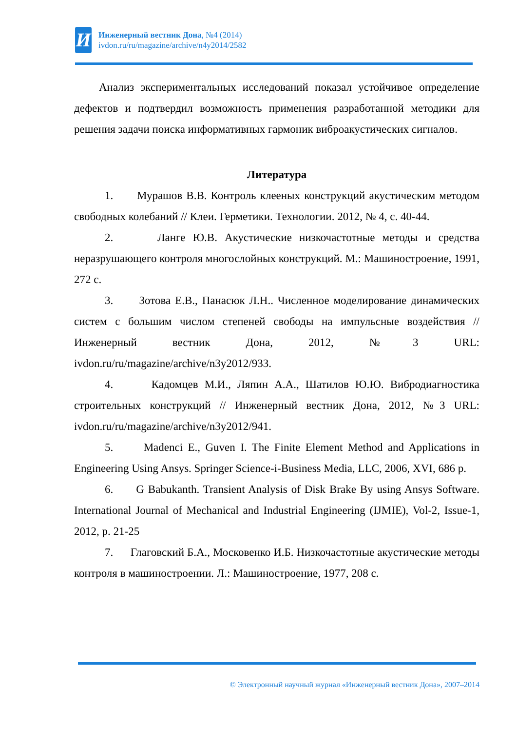И
Инженерный вестник Дона, №4 (2014)
ivdon.ru/ru/magazine/archive/n4y2014/2582
Анализ экспериментальных исследований показал устойчивое определение дефектов и подтвердил возможность применения разработанной методики для решения задачи поиска информативных гармоник виброакустических сигналов.
Литература
1. Мурашов В.В. Контроль клееных конструкций акустическим методом свободных колебаний // Клеи. Герметики. Технологии. 2012, № 4, с. 40-44.
2. Ланге Ю.В. Акустические низкочастотные методы и средства неразрушающего контроля многослойных конструкций. М.: Машиностроение, 1991, 272 с.
3. Зотова Е.В., Панасюк Л.Н.. Численное моделирование динамических систем с большим числом степеней свободы на импульсные воздействия // Инженерный вестник Дона, 2012, №3 URL: ivdon.ru/ru/magazine/archive/n3y2012/933.
4. Кадомцев М.И., Ляпин А.А., Шатилов Ю.Ю. Вибродиагностика строительных конструкций // Инженерный вестник Дона, 2012, №3 URL: ivdon.ru/ru/magazine/archive/n3y2012/941.
5. Madenci E., Guven I. The Finite Element Method and Applications in Engineering Using Ansys. Springer Science-i-Business Media, LLC, 2006, XVI, 686 p.
6. G Babukanth. Transient Analysis of Disk Brake By using Ansys Software. International Journal of Mechanical and Industrial Engineering (IJMIE), Vol-2, Issue-1, 2012, p. 21-25
7. Глаговский Б.А., Московенко И.Б. Низкочастотные акустические методы контроля в машиностроении. Л.: Машиностроение, 1977, 208 с.
© Электронный научный журнал «Инженерный вестник Дона», 2007–2014